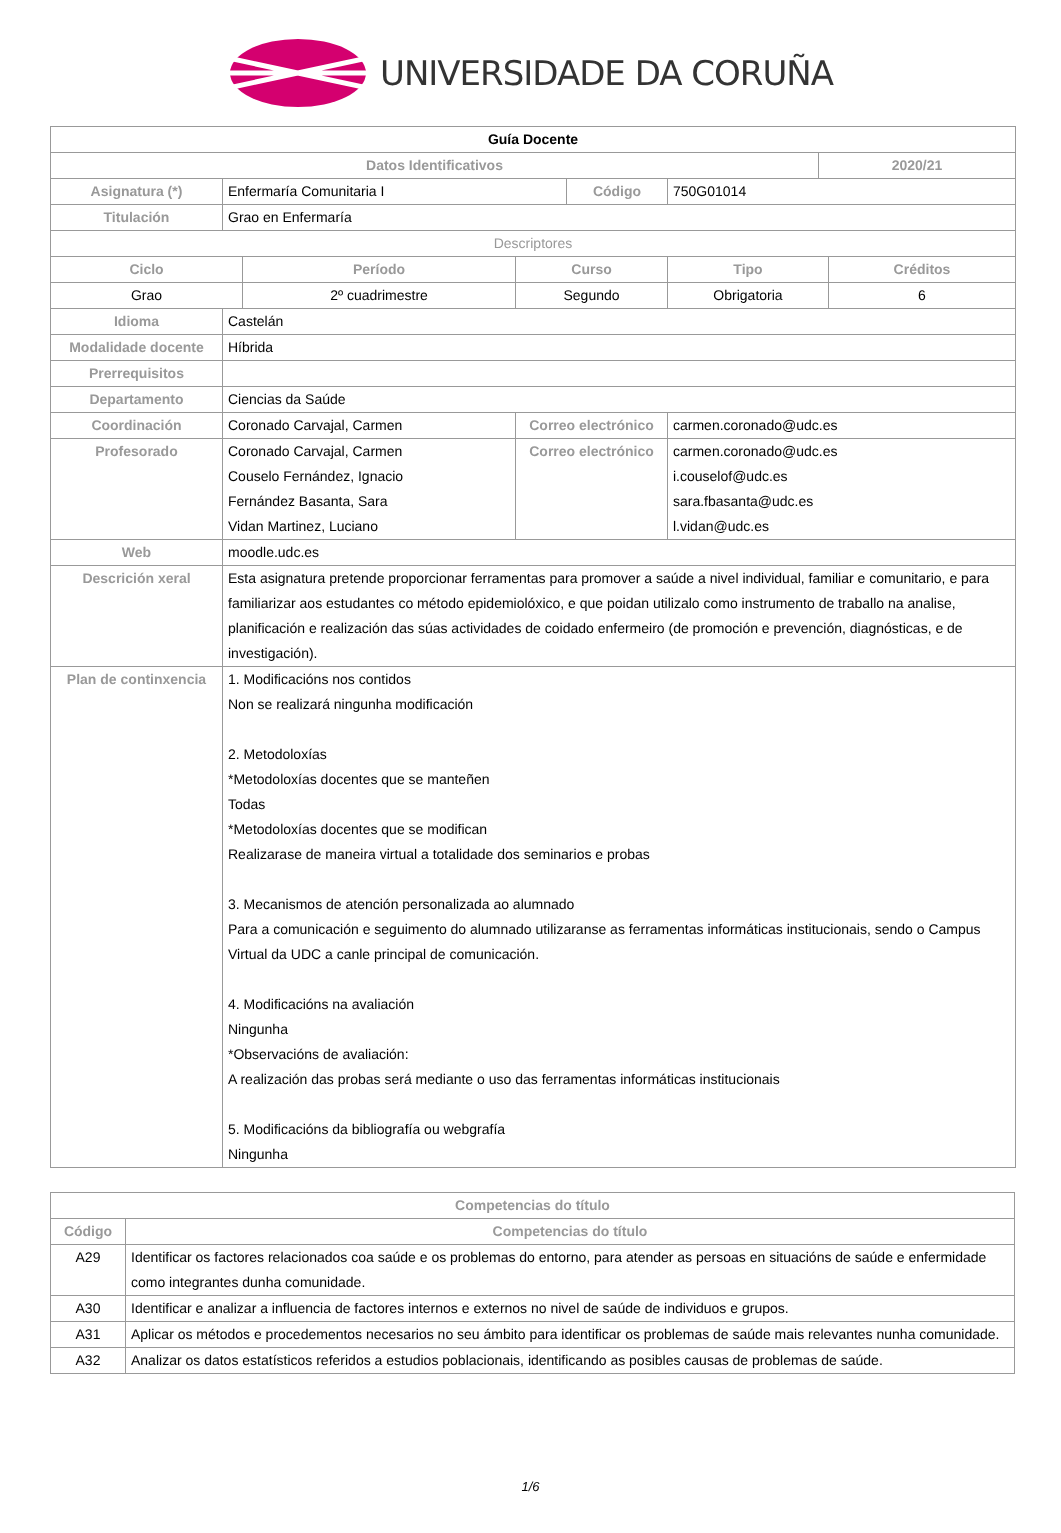UNIVERSIDADE DA CORUÑA
| Guía Docente | | | | | | | |
| --- | --- | --- | --- | --- | --- | --- | --- |
| Datos Identificativos | | | | | | 2020/21 | |
| Asignatura (*) | Enfermaría Comunitaria I | | | Código | 750G01014 | | |
| Titulación | Grao en Enfermaría | | | | | | |
| Descriptores | | | | | | | |
| Ciclo | | Período | Curso | | Tipo | | Créditos |
| Grao | | 2º cuadrimestre | Segundo | | Obrigatoria | | 6 |
| Idioma | Castelán | | | | | | |
| Modalidade docente | Híbrida | | | | | | |
| Prerrequisitos | | | | | | | |
| Departamento | Ciencias da Saúde | | | | | | |
| Coordinación | Coronado Carvajal, Carmen | | Correo electrónico | | carmen.coronado@udc.es | | |
| Profesorado | Coronado Carvajal, Carmen Couselo Fernández, Ignacio Fernández Basanta, Sara Vidan Martinez, Luciano | | Correo electrónico | | carmen.coronado@udc.es i.couselof@udc.es sara.fbasanta@udc.es l.vidan@udc.es | | |
| Web | moodle.udc.es | | | | | | |
| Descrición xeral | Esta asignatura pretende proporcionar ferramentas para promover a saúde a nivel individual, familiar e comunitario, e para familiarizar aos estudantes co método epidemiolóxico, e que poidan utilizalo como instrumento de traballo na analise, planificación e realización das súas actividades de coidado enfermeiro (de promoción e prevención, diagnósticas, e de investigación). | | | | | | |
| Plan de continxencia | 1. Modificacións nos contidos Non se realizará ningunha modificación 2. Metodoloxías *Metodoloxías docentes que se manteñen Todas *Metodoloxías docentes que se modifican Realizarase de maneira virtual a totalidade dos seminarios e probas 3. Mecanismos de atención personalizada ao alumnado Para a comunicación e seguimento do alumnado utilizaranse as ferramentas informáticas institucionais, sendo o Campus Virtual da UDC a canle principal de comunicación. 4. Modificacións na avaliación Ningunha *Observacións de avaliación: A realización das probas será mediante o uso das ferramentas informáticas institucionais 5. Modificacións da bibliografía ou webgrafía Ningunha | | | | | | |
| Competencias do título | |
| --- | --- |
| Código | Competencias do título |
| A29 | Identificar os factores relacionados coa saúde e os problemas do entorno, para atender as persoas en situacións de saúde e enfermidade como integrantes dunha comunidade. |
| A30 | Identificar e analizar a influencia de factores internos e externos no nivel de saúde de individuos e grupos. |
| A31 | Aplicar os métodos e procedementos necesarios no seu ámbito para identificar os problemas de saúde mais relevantes nunha comunidade. |
| A32 | Analizar os datos estatísticos referidos a estudios poblacionais, identificando as posibles causas de problemas de saúde. |
1/6